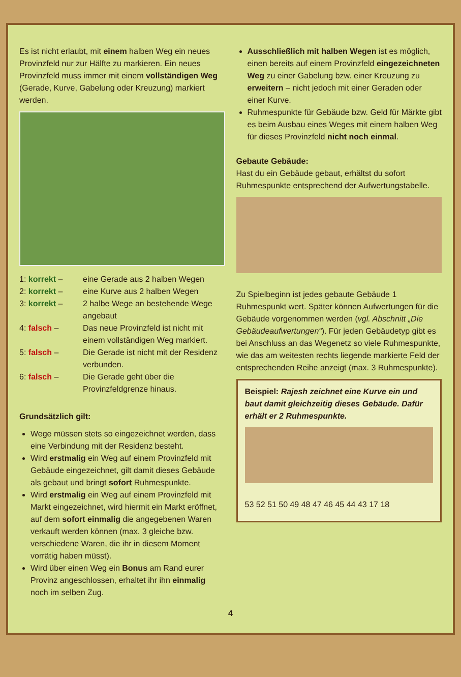Es ist nicht erlaubt, mit einem halben Weg ein neues Provinzfeld nur zur Hälfte zu markieren. Ein neues Provinzfeld muss immer mit einem vollständigen Weg (Gerade, Kurve, Gabelung oder Kreuzung) markiert werden.
1: korrekt – eine Gerade aus 2 halben Wegen
2: korrekt – eine Kurve aus 2 halben Wegen
3: korrekt – 2 halbe Wege an bestehende Wege angebaut
4: falsch – Das neue Provinzfeld ist nicht mit einem vollständigen Weg markiert.
5: falsch – Die Gerade ist nicht mit der Residenz verbunden.
6: falsch – Die Gerade geht über die Provinzfeldgrenze hinaus.
Grundsätzlich gilt:
Wege müssen stets so eingezeichnet werden, dass eine Verbindung mit der Residenz besteht.
Wird erstmalig ein Weg auf einem Provinzfeld mit Gebäude eingezeichnet, gilt damit dieses Gebäude als gebaut und bringt sofort Ruhmespunkte.
Wird erstmalig ein Weg auf einem Provinzfeld mit Markt eingezeichnet, wird hiermit ein Markt eröffnet, auf dem sofort einmalig die angegebenen Waren verkauft werden können (max. 3 gleiche bzw. verschiedene Waren, die ihr in diesem Moment vorrätig haben müsst).
Wird über einen Weg ein Bonus am Rand eurer Provinz angeschlossen, erhaltet ihr ihn einmalig noch im selben Zug.
Ausschließlich mit halben Wegen ist es möglich, einen bereits auf einem Provinzfeld eingezeichneten Weg zu einer Gabelung bzw. einer Kreuzung zu erweitern – nicht jedoch mit einer Geraden oder einer Kurve.
Ruhmespunkte für Gebäude bzw. Geld für Märkte gibt es beim Ausbau eines Weges mit einem halben Weg für dieses Provinzfeld nicht noch einmal.
Gebaute Gebäude:
Hast du ein Gebäude gebaut, erhältst du sofort Ruhmespunkte entsprechend der Aufwertungstabelle.
Zu Spielbeginn ist jedes gebaute Gebäude 1 Ruhmespunkt wert. Später können Aufwertungen für die Gebäude vorgenommen werden (vgl. Abschnitt „Die Gebäudeaufwertungen“). Für jeden Gebäudetyp gibt es bei Anschluss an das Wegenetz so viele Ruhmespunkte, wie das am weitesten rechts liegende markierte Feld der entsprechenden Reihe anzeigt (max. 3 Ruhmespunkte).
Beispiel: Rajesh zeichnet eine Kurve ein und baut damit gleichzeitig dieses Gebäude. Dafür erhält er 2 Ruhmespunkte.
53 52 51 50 49 48 47 46 45 44 43 17 18
4